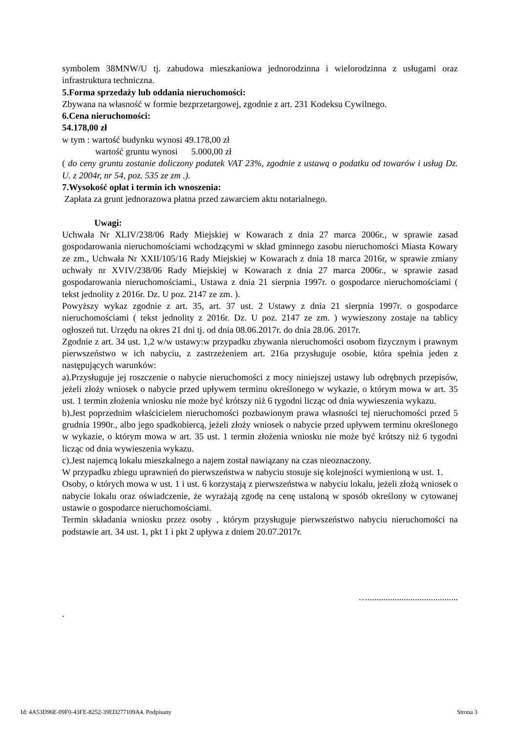symbolem 38MNW/U tj. zabudowa mieszkaniowa jednorodzinna i wielorodzinna z usługami oraz infrastruktura techniczna.
5.Forma sprzedaży lub oddania nieruchomości:
Zbywana na własność w formie bezprzetargowej, zgodnie z art. 231 Kodeksu Cywilnego.
6.Cena nieruchomości:
54.178,00 zł
w tym : wartość budynku wynosi 49.178,00 zł
wartość gruntu wynosi 5.000,00 zł
( do ceny gruntu zostanie doliczony podatek VAT 23%, zgodnie z ustawą o podatku od towarów i usług Dz. U. z 2004r, nr 54, poz. 535 ze zm .).
7.Wysokość opłat i termin ich wnoszenia:
Zapłata za grunt jednorazowa płatna przed zawarciem aktu notarialnego.
Uwagi:
Uchwała Nr XLIV/238/06 Rady Miejskiej w Kowarach z dnia 27 marca 2006r., w sprawie zasad gospodarowania nieruchomościami wchodzącymi w skład gminnego zasobu nieruchomości Miasta Kowary ze zm., Uchwała Nr XXII/105/16 Rady Miejskiej w Kowarach z dnia 18 marca 2016r, w sprawie zmiany uchwały nr XVIV/238/06 Rady Miejskiej w Kowarach z dnia 27 marca 2006r., w sprawie zasad gospodarowania nieruchomościami., Ustawa z dnia 21 sierpnia 1997r. o gospodarce nieruchomościami ( tekst jednolity z 2016r. Dz. U poz. 2147 ze zm. ).
Powyższy wykaz zgodnie z art. 35, art. 37 ust. 2 Ustawy z dnia 21 sierpnia 1997r. o gospodarce nieruchomościami ( tekst jednolity z 2016r. Dz. U poz. 2147 ze zm. ) wywieszony zostaje na tablicy ogłoszeń tut. Urzędu na okres 21 dni tj. od dnia 08.06.2017r. do dnia 28.06. 2017r.
Zgodnie z art. 34 ust. 1,2 w/w ustawy:w przypadku zbywania nieruchomości osobom fizycznym i prawnym pierwszeństwo w ich nabyciu, z zastrzeżeniem art. 216a przysługuje osobie, która spełnia jeden z następujących warunków:
a).Przysługuje jej roszczenie o nabycie nieruchomości z mocy niniejszej ustawy lub odrębnych przepisów, jeżeli złoży wniosek o nabycie przed upływem terminu określonego w wykazie, o którym mowa w art. 35 ust. 1 termin złożenia wniosku nie może być krótszy niż 6 tygodni licząc od dnia wywieszenia wykazu.
b).Jest poprzednim właścicielem nieruchomości pozbawionym prawa własności tej nieruchomości przed 5 grudnia 1990r., albo jego spadkobiercą, jeżeli złoży wniosek o nabycie przed upływem terminu określonego w wykazie, o którym mowa w art. 35 ust. 1 termin złożenia wniosku nie może być krótszy niż 6 tygodni licząc od dnia wywieszenia wykazu.
c).Jest najemcą lokalu mieszkalnego a najem został nawiązany na czas nieoznaczony.
W przypadku zbiegu uprawnień do pierwszeństwa w nabyciu stosuje się kolejności wymienioną w ust. 1.
Osoby, o których mowa w ust. 1 i ust. 6 korzystają z pierwszeństwa w nabyciu lokalu, jeżeli złożą wniosek o nabycie lokalu oraz oświadczenie, że wyrażają zgodę na cenę ustaloną w sposób określony w cytowanej ustawie o gospodarce nieruchomościami.
Termin składania wniosku przez osoby , którym przysługuje pierwszeństwo nabyciu nieruchomości na podstawie art. 34 ust. 1, pkt 1 i pkt 2 upływa z dniem 20.07.2017r.
…........................................
.
Id: 4A53D96E-09F0-43FE-8252-39ED277109A4. Podpisany Strona 3